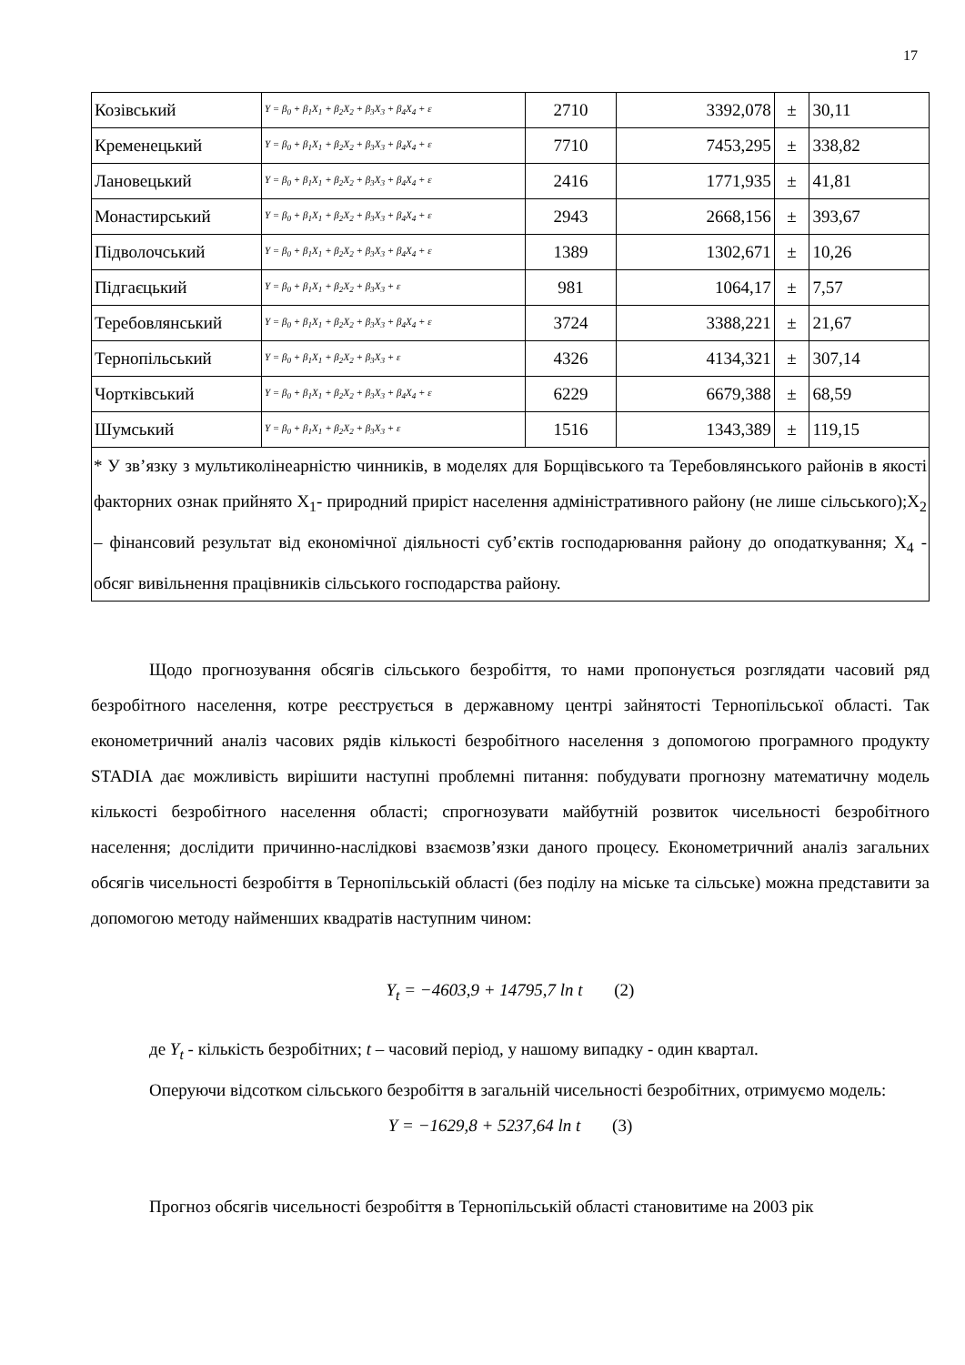17
| Козівський | Y = β<sub>0</sub> + β<sub>1</sub>X<sub>1</sub> + β<sub>2</sub>X<sub>2</sub> + β<sub>3</sub>X<sub>3</sub> + β<sub>4</sub>X<sub>4</sub> + ε | 2710 | 3392,078 | ± | 30,11 |
| Кременецький | Y = β<sub>0</sub> + β<sub>1</sub>X<sub>1</sub> + β<sub>2</sub>X<sub>2</sub> + β<sub>3</sub>X<sub>3</sub> + β<sub>4</sub>X<sub>4</sub> + ε | 7710 | 7453,295 | ± | 338,82 |
| Лановецький | Y = β<sub>0</sub> + β<sub>1</sub>X<sub>1</sub> + β<sub>2</sub>X<sub>2</sub> + β<sub>3</sub>X<sub>3</sub> + β<sub>4</sub>X<sub>4</sub> + ε | 2416 | 1771,935 | ± | 41,81 |
| Монастирський | Y = β<sub>0</sub> + β<sub>1</sub>X<sub>1</sub> + β<sub>2</sub>X<sub>2</sub> + β<sub>3</sub>X<sub>3</sub> + β<sub>4</sub>X<sub>4</sub> + ε | 2943 | 2668,156 | ± | 393,67 |
| Підволочський | Y = β<sub>0</sub> + β<sub>1</sub>X<sub>1</sub> + β<sub>2</sub>X<sub>2</sub> + β<sub>3</sub>X<sub>3</sub> + β<sub>4</sub>X<sub>4</sub> + ε | 1389 | 1302,671 | ± | 10,26 |
| Підгаєцький | Y = β<sub>0</sub> + β<sub>1</sub>X<sub>1</sub> + β<sub>2</sub>X<sub>2</sub> + β<sub>3</sub>X<sub>3</sub> + ε | 981 | 1064,17 | ± | 7,57 |
| Теребовлянський | Y = β<sub>0</sub> + β<sub>1</sub>X<sub>1</sub> + β<sub>2</sub>X<sub>2</sub> + β<sub>3</sub>X<sub>3</sub> + β<sub>4</sub>X<sub>4</sub> + ε | 3724 | 3388,221 | ± | 21,67 |
| Тернопільський | Y = β<sub>0</sub> + β<sub>1</sub>X<sub>1</sub> + β<sub>2</sub>X<sub>2</sub> + β<sub>3</sub>X<sub>3</sub> + ε | 4326 | 4134,321 | ± | 307,14 |
| Чортківський | Y = β<sub>0</sub> + β<sub>1</sub>X<sub>1</sub> + β<sub>2</sub>X<sub>2</sub> + β<sub>3</sub>X<sub>3</sub> + β<sub>4</sub>X<sub>4</sub> + ε | 6229 | 6679,388 | ± | 68,59 |
| Шумський | Y = β<sub>0</sub> + β<sub>1</sub>X<sub>1</sub> + β<sub>2</sub>X<sub>2</sub> + β<sub>3</sub>X<sub>3</sub> + ε | 1516 | 1343,389 | ± | 119,15 |
| * У зв’язку з мультиколінеарністю чинників, в моделях для Борщівського та Теребовлянського районів в якості факторних ознак прийнято X<sub>1</sub>- природний приріст населення адміністративного району (не лише сільського);X<sub>2</sub> – фінансовий результат від економічної діяльності суб’єктів господарювання району до оподаткування; X<sub>4</sub> - обсяг вивільнення працівників сільського господарства району. | | | | | |
Щодо прогнозування обсягів сільського безробіття, то нами пропонується розглядати часовий ряд безробітного населення, котре реєструється в державному центрі зайнятості Тернопільської області. Так економетричний аналіз часових рядів кількості безробітного населення з допомогою програмного продукту STADIA дає можливість вирішити наступні проблемні питання: побудувати прогнозну математичну модель кількості безробітного населення області; спрогнозувати майбутній розвиток чисельності безробітного населення; дослідити причинно-наслідкові взаємозв’язки даного процесу. Економетричний аналіз загальних обсягів чисельності безробіття в Тернопільській області (без поділу на міське та сільське) можна представити за допомогою методу найменших квадратів наступним чином:
Y<sub>t</sub> = −4603,9 + 14795,7 ln t (2)
де Y<sub>t</sub> - кількість безробітних; t – часовий період, у нашому випадку - один квартал.
Оперуючи відсотком сільського безробіття в загальній чисельності безробітних, отримуємо модель:
Y = −1629,8 + 5237,64 ln t (3)
Прогноз обсягів чисельності безробіття в Тернопільській області становитиме на 2003 рік